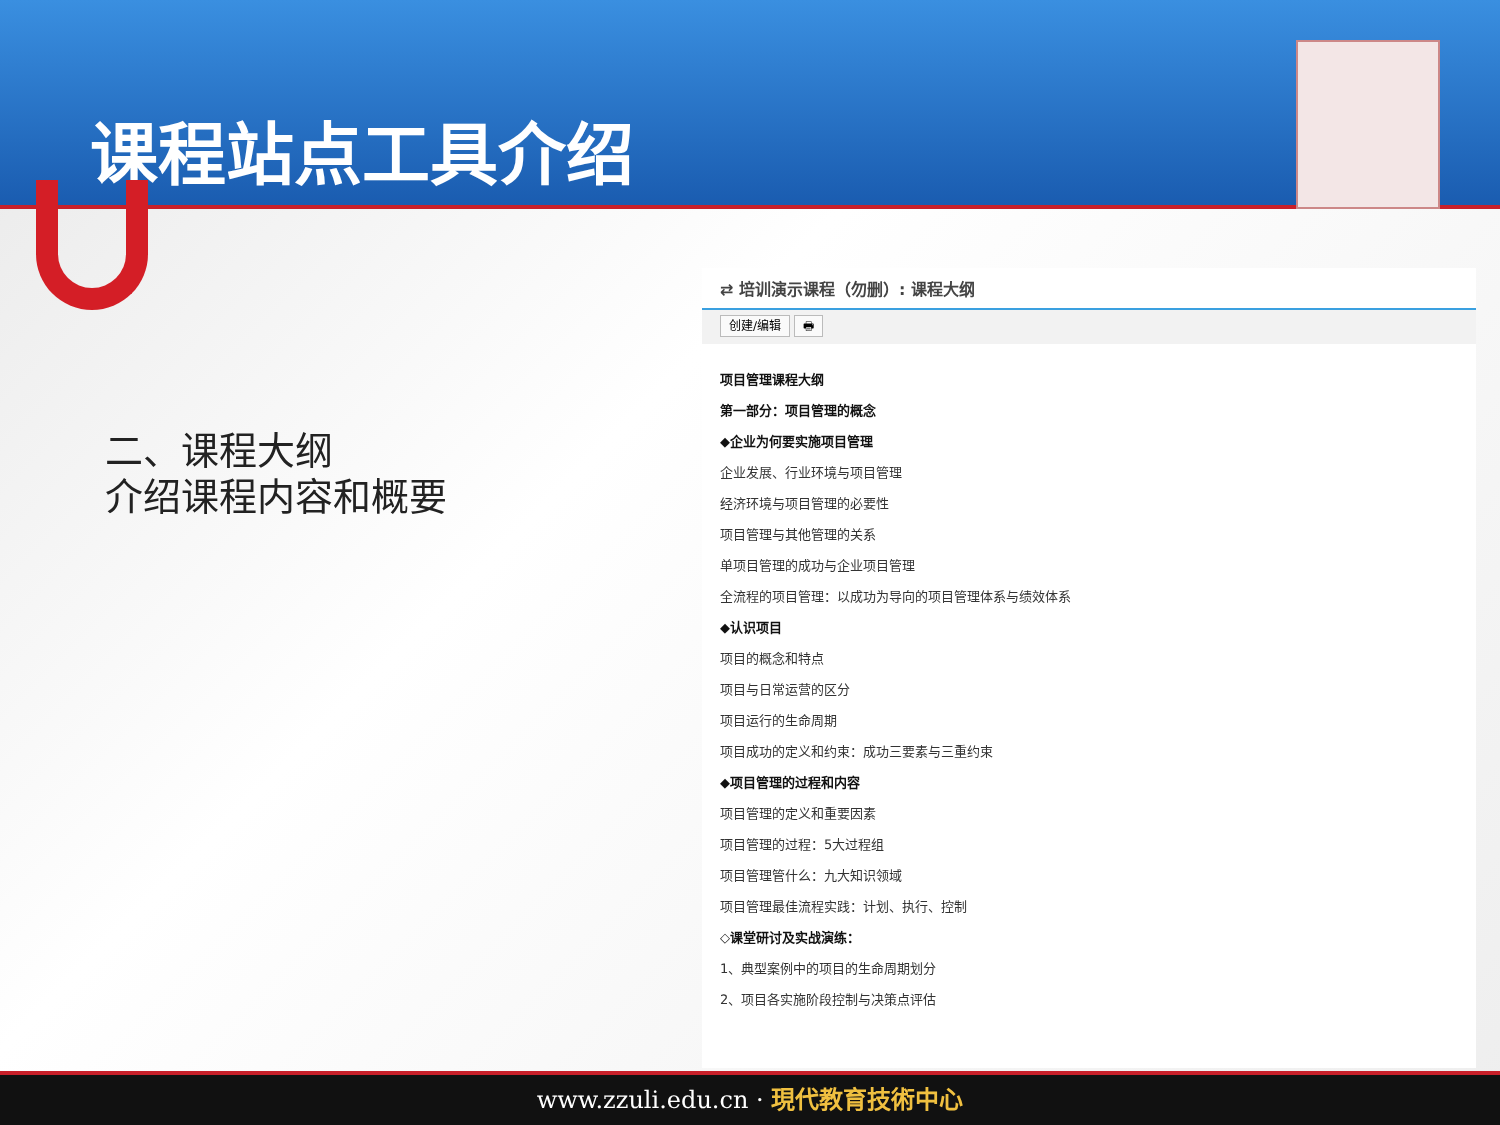课程站点工具介绍
二、课程大纲
介绍课程内容和概要
⇄ 培训演示课程（勿删）: 课程大纲
创建/编辑 🖶
项目管理课程大纲
第一部分：项目管理的概念
◆企业为何要实施项目管理
企业发展、行业环境与项目管理
经济环境与项目管理的必要性
项目管理与其他管理的关系
单项目管理的成功与企业项目管理
全流程的项目管理：以成功为导向的项目管理体系与绩效体系
◆认识项目
项目的概念和特点
项目与日常运营的区分
项目运行的生命周期
项目成功的定义和约束：成功三要素与三重约束
◆项目管理的过程和内容
项目管理的定义和重要因素
项目管理的过程：5大过程组
项目管理管什么：九大知识领域
项目管理最佳流程实践：计划、执行、控制
◇课堂研讨及实战演练：
1、典型案例中的项目的生命周期划分
2、项目各实施阶段控制与决策点评估
www.zzuli.edu.cn · 現代教育技術中心